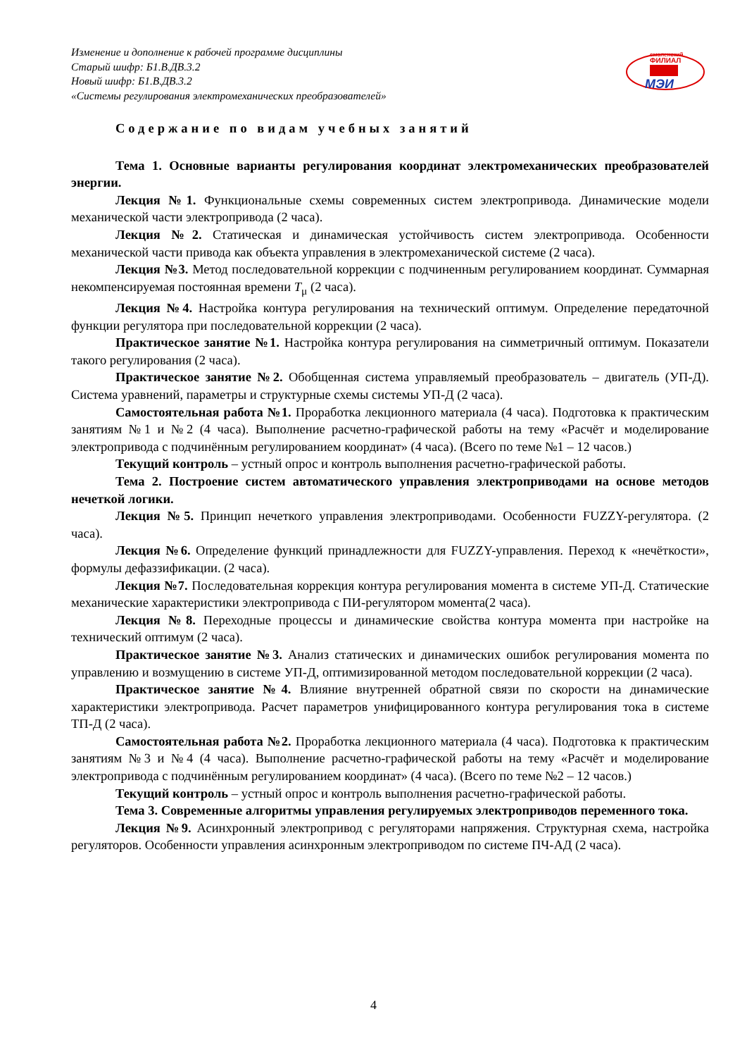Изменение и дополнение к рабочей программе дисциплины
Старый шифр: Б1.В.ДВ.3.2
Новый шифр: Б1.В.ДВ.3.2
«Системы регулирования электромеханических преобразователей»
смоленский
ФИЛИАЛ
МЭИ
Содержание по видам учебных занятий
Тема 1. Основные варианты регулирования координат электромеханических преобразователей энергии.
Лекция №1. Функциональные схемы современных систем электропривода. Динамические модели механической части электропривода (2 часа).
Лекция №2. Статическая и динамическая устойчивость систем электропривода. Особенности механической части привода как объекта управления в электромеханической системе (2 часа).
Лекция №3. Метод последовательной коррекции с подчиненным регулированием координат. Суммарная некомпенсируемая постоянная времени T<sub>μ</sub> (2 часа).
Лекция №4. Настройка контура регулирования на технический оптимум. Определение передаточной функции регулятора при последовательной коррекции (2 часа).
Практическое занятие №1. Настройка контура регулирования на симметричный оптимум. Показатели такого регулирования (2 часа).
Практическое занятие №2. Обобщенная система управляемый преобразователь – двигатель (УП-Д). Система уравнений, параметры и структурные схемы системы УП-Д (2 часа).
Самостоятельная работа №1. Проработка лекционного материала (4 часа). Подготовка к практическим занятиям №1 и №2 (4 часа). Выполнение расчетно-графической работы на тему «Расчёт и моделирование электропривода с подчинённым регулированием координат» (4 часа). (Всего по теме №1 – 12 часов.)
Текущий контроль – устный опрос и контроль выполнения расчетно-графической работы.
Тема 2. Построение систем автоматического управления электроприводами на основе методов нечеткой логики.
Лекция №5. Принцип нечеткого управления электроприводами. Особенности FUZZY-регулятора. (2 часа).
Лекция №6. Определение функций принадлежности для FUZZY-управления. Переход к «нечёткости», формулы дефаззификации. (2 часа).
Лекция №7. Последовательная коррекция контура регулирования момента в системе УП-Д. Статические механические характеристики электропривода с ПИ-регулятором момента(2 часа).
Лекция №8. Переходные процессы и динамические свойства контура момента при настройке на технический оптимум (2 часа).
Практическое занятие №3. Анализ статических и динамических ошибок регулирования момента по управлению и возмущению в системе УП-Д, оптимизированной методом последовательной коррекции (2 часа).
Практическое занятие №4. Влияние внутренней обратной связи по скорости на динамические характеристики электропривода. Расчет параметров унифицированного контура регулирования тока в системе ТП-Д (2 часа).
Самостоятельная работа №2. Проработка лекционного материала (4 часа). Подготовка к практическим занятиям №3 и №4 (4 часа). Выполнение расчетно-графической работы на тему «Расчёт и моделирование электропривода с подчинённым регулированием координат» (4 часа). (Всего по теме №2 – 12 часов.)
Текущий контроль – устный опрос и контроль выполнения расчетно-графической работы.
Тема 3. Современные алгоритмы управления регулируемых электроприводов переменного тока.
Лекция №9. Асинхронный электропривод с регуляторами напряжения. Структурная схема, настройка регуляторов. Особенности управления асинхронным электроприводом по системе ПЧ-АД (2 часа).
4